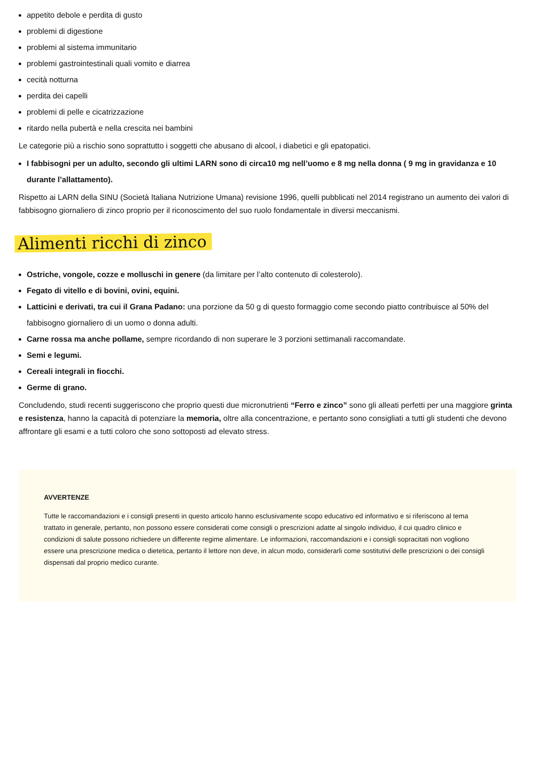appetito debole e perdita di gusto
problemi di digestione
problemi al sistema immunitario
problemi gastrointestinali quali vomito e diarrea
cecità notturna
perdita dei capelli
problemi di pelle e cicatrizzazione
ritardo nella pubertà e nella crescita nei bambini
Le categorie più a rischio sono soprattutto i soggetti che abusano di alcool, i diabetici e gli epatopatici.
I fabbisogni per un adulto, secondo gli ultimi LARN sono di circa10 mg nell’uomo e 8 mg nella donna ( 9 mg in gravidanza e 10 durante l’allattamento).
Rispetto ai LARN della SINU (Società Italiana Nutrizione Umana) revisione 1996, quelli pubblicati nel 2014 registrano un aumento dei valori di fabbisogno giornaliero di zinco proprio per il riconoscimento del suo ruolo fondamentale in diversi meccanismi.
Alimenti ricchi di zinco
Ostriche, vongole, cozze e molluschi in genere (da limitare per l’alto contenuto di colesterolo).
Fegato di vitello e di bovini, ovini, equini.
Latticini e derivati, tra cui il Grana Padano: una porzione da 50 g di questo formaggio come secondo piatto contribuisce al 50% del fabbisogno giornaliero di un uomo o donna adulti.
Carne rossa ma anche pollame, sempre ricordando di non superare le 3 porzioni settimanali raccomandate.
Semi e legumi.
Cereali integrali in fiocchi.
Germe di grano.
Concludendo, studi recenti suggeriscono che proprio questi due micronutrienti “Ferro e zinco” sono gli alleati perfetti per una maggiore grinta e resistenza, hanno la capacità di potenziare la memoria, oltre alla concentrazione, e pertanto sono consigliati a tutti gli studenti che devono affrontare gli esami e a tutti coloro che sono sottoposti ad elevato stress.
AVVERTENZE
Tutte le raccomandazioni e i consigli presenti in questo articolo hanno esclusivamente scopo educativo ed informativo e si riferiscono al tema trattato in generale, pertanto, non possono essere considerati come consigli o prescrizioni adatte al singolo individuo, il cui quadro clinico e condizioni di salute possono richiedere un differente regime alimentare. Le informazioni, raccomandazioni e i consigli sopracitati non vogliono essere una prescrizione medica o dietetica, pertanto il lettore non deve, in alcun modo, considerarli come sostitutivi delle prescrizioni o dei consigli dispensati dal proprio medico curante.